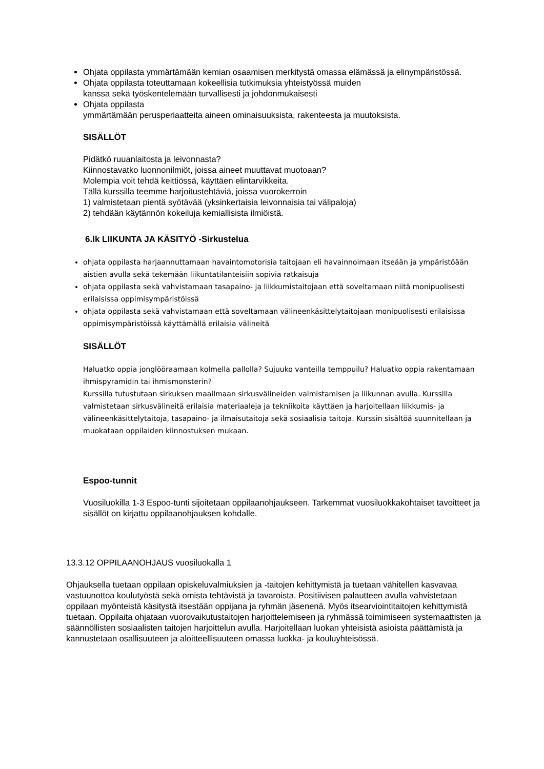Ohjata oppilasta ymmärtämään kemian osaamisen merkitystä omassa elämässä ja elinympäristössä.
Ohjata oppilasta toteuttamaan kokeellisia tutkimuksia yhteistyössä muiden
kanssa sekä työskentelemään turvallisesti ja johdonmukaisesti
Ohjata oppilasta
ymmärtämään perusperiaatteita aineen ominaisuuksista, rakenteesta ja muutoksista.
SISÄLLÖT
Pidätkö ruuanlaitosta ja leivonnasta?
Kiinnostavatko luonnonilmiöt, joissa aineet muuttavat muotoaan?
Molempia voit tehdä keittiössä, käyttäen elintarvikkeita.
Tällä kurssilla teemme harjoitustehtäviä, joissa vuorokerroin
1) valmistetaan pientä syötävää (yksinkertaisia leivonnaisia tai välipaloja)
2) tehdään käytännön kokeiluja kemiallisista ilmiöistä.
6.lk LIIKUNTA JA KÄSITYÖ -Sirkustelua
ohjata oppilasta harjaannuttamaan havaintomotorisia taitojaan eli havainnoimaan itseään ja ympäristöään aistien avulla sekä tekemään liikuntatilanteisiin sopivia ratkaisuja
ohjata oppilasta sekä vahvistamaan tasapaino- ja liikkumistaitojaan että soveltamaan niitä monipuolisesti erilaisissa oppimisympäristöissä
ohjata oppilasta sekä vahvistamaan että soveltamaan välineenkäsittelytaitojaan monipuolisesti erilaisissa oppimisympäristöissä käyttämällä erilaisia välineitä
SISÄLLÖT
Haluatko oppia jonglööraamaan kolmella pallolla? Sujuuko vanteilla temppuilu? Haluatko oppia rakentamaan ihmispyramidin tai ihmismonsterin?
Kurssilla tutustutaan sirkuksen maailmaan sirkusvälineiden valmistamisen ja liikunnan avulla. Kurssilla valmistetaan sirkusvälineitä erilaisia materiaaleja ja tekniikoita käyttäen ja harjoitellaan liikkumis- ja välineenkäsittelytaitoja, tasapaino- ja ilmaisutaitoja sekä sosiaalisia taitoja. Kurssin sisältöä suunnitellaan ja muokataan oppilaiden kiinnostuksen mukaan.
Espoo-tunnit
Vuosiluokilla 1-3 Espoo-tunti sijoitetaan oppilaanohjaukseen. Tarkemmat vuosiluokkakohtaiset tavoitteet ja sisällöt on kirjattu oppilaanohjauksen kohdalle.
13.3.12 OPPILAANOHJAUS vuosiluokalla 1
Ohjauksella tuetaan oppilaan opiskeluvalmiuksien ja -taitojen kehittymistä ja tuetaan vähitellen kasvavaa vastuunottoa koulutyöstä sekä omista tehtävistä ja tavaroista. Positiivisen palautteen avulla vahvistetaan oppilaan myönteistä käsitystä itsestään oppijana ja ryhmän jäsenenä. Myös itsearviointitaitojen kehittymistä tuetaan. Oppilaita ohjataan vuorovaikutustaitojen harjoittelemiseen ja ryhmässä toimimiseen systemaattisten ja säännöllisten sosiaalisten taitojen harjoittelun avulla. Harjoitellaan luokan yhteisistä asioista päättämistä ja kannustetaan osallisuuteen ja aloitteellisuuteen omassa luokka- ja kouluyhteisössä.